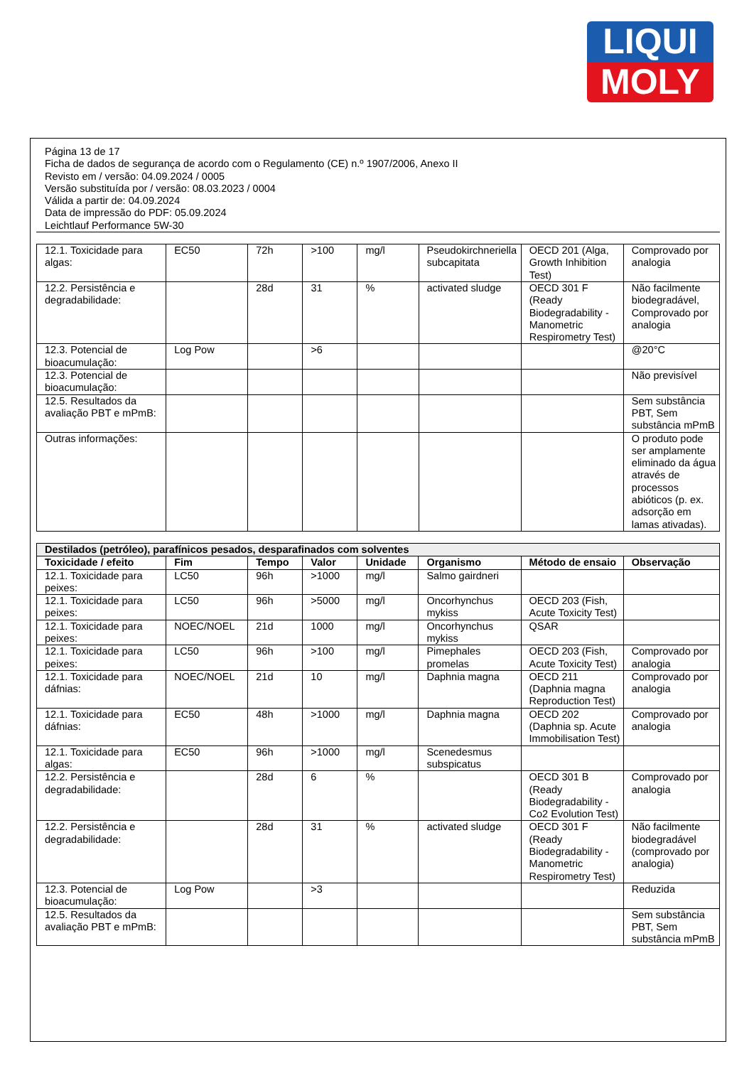LIQUI
MOLY
Página 13 de 17
Ficha de dados de segurança de acordo com o Regulamento (CE) n.º 1907/2006, Anexo II
Revisto em / versão: 04.09.2024 / 0005
Versão substituída por / versão: 08.03.2023 / 0004
Válida a partir de: 04.09.2024
Data de impressão do PDF: 05.09.2024
Leichtlauf Performance 5W-30
| 12.1. Toxicidade para algas: | EC50 | 72h | >100 | mg/l | Pseudokirchneriella subcapitata | OECD 201 (Alga, Growth Inhibition Test) | Comprovado por analogia |
| 12.2. Persistência e degradabilidade: | | 28d | 31 | % | activated sludge | OECD 301 F (Ready Biodegradability - Manometric Respirometry Test) | Não facilmente biodegradável, Comprovado por analogia |
| 12.3. Potencial de bioacumulação: | Log Pow | | >6 | | | | @20°C |
| 12.3. Potencial de bioacumulação: | | | | | | | Não previsível |
| 12.5. Resultados da avaliação PBT e mPmB: | | | | | | | Sem substância PBT, Sem substância mPmB |
| Outras informações: | | | | | | | O produto pode ser amplamente eliminado da água através de processos abióticos (p. ex. adsorção em lamas ativadas). |
| Destilados (petróleo), parafínicos pesados, desparafinados com solventes | | | | | | | |
| --- | --- | --- | --- | --- | --- | --- | --- |
| Toxicidade / efeito | Fim | Tempo | Valor | Unidade | Organismo | Método de ensaio | Observação |
| 12.1. Toxicidade para peixes: | LC50 | 96h | >1000 | mg/l | Salmo gairdneri | | |
| 12.1. Toxicidade para peixes: | LC50 | 96h | >5000 | mg/l | Oncorhynchus mykiss | OECD 203 (Fish, Acute Toxicity Test) | |
| 12.1. Toxicidade para peixes: | NOEC/NOEL | 21d | 1000 | mg/l | Oncorhynchus mykiss | QSAR | |
| 12.1. Toxicidade para peixes: | LC50 | 96h | >100 | mg/l | Pimephales promelas | OECD 203 (Fish, Acute Toxicity Test) | Comprovado por analogia |
| 12.1. Toxicidade para dáfnias: | NOEC/NOEL | 21d | 10 | mg/l | Daphnia magna | OECD 211 (Daphnia magna Reproduction Test) | Comprovado por analogia |
| 12.1. Toxicidade para dáfnias: | EC50 | 48h | >1000 | mg/l | Daphnia magna | OECD 202 (Daphnia sp. Acute Immobilisation Test) | Comprovado por analogia |
| 12.1. Toxicidade para algas: | EC50 | 96h | >1000 | mg/l | Scenedesmus subspicatus | | |
| 12.2. Persistência e degradabilidade: | | 28d | 6 | % | | OECD 301 B (Ready Biodegradability - Co2 Evolution Test) | Comprovado por analogia |
| 12.2. Persistência e degradabilidade: | | 28d | 31 | % | activated sludge | OECD 301 F (Ready Biodegradability - Manometric Respirometry Test) | Não facilmente biodegradável (comprovado por analogia) |
| 12.3. Potencial de bioacumulação: | Log Pow | | >3 | | | | Reduzida |
| 12.5. Resultados da avaliação PBT e mPmB: | | | | | | | Sem substância PBT, Sem substância mPmB |